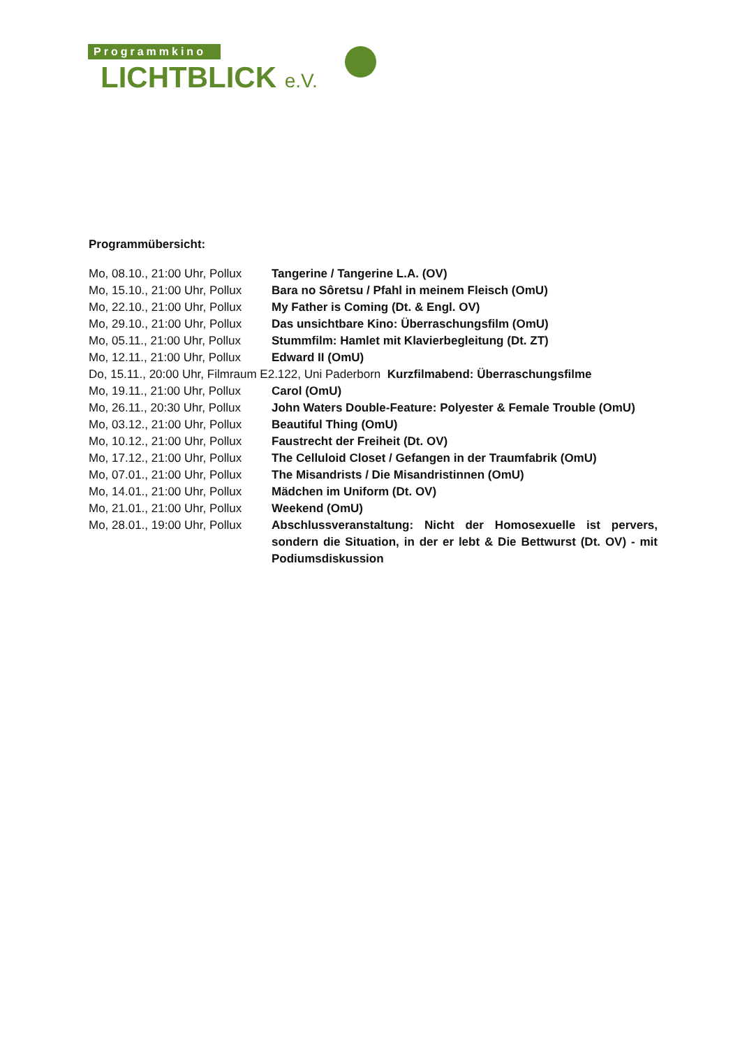Programmkino
LICHTBLICK e.V.
Programmübersicht:
Mo, 08.10., 21:00 Uhr, Pollux
Tangerine / Tangerine L.A. (OV)
Mo, 15.10., 21:00 Uhr, Pollux
Bara no Sôretsu / Pfahl in meinem Fleisch (OmU)
Mo, 22.10., 21:00 Uhr, Pollux
My Father is Coming (Dt. & Engl. OV)
Mo, 29.10., 21:00 Uhr, Pollux
Das unsichtbare Kino: Überraschungsfilm (OmU)
Mo, 05.11., 21:00 Uhr, Pollux
Stummfilm: Hamlet mit Klavierbegleitung (Dt. ZT)
Mo, 12.11., 21:00 Uhr, Pollux
Edward II (OmU)
Do, 15.11., 20:00 Uhr, Filmraum E2.122, Uni Paderborn
Kurzfilmabend: Überraschungsfilme
Mo, 19.11., 21:00 Uhr, Pollux
Carol (OmU)
Mo, 26.11., 20:30 Uhr, Pollux
John Waters Double-Feature: Polyester & Female Trouble (OmU)
Mo, 03.12., 21:00 Uhr, Pollux
Beautiful Thing (OmU)
Mo, 10.12., 21:00 Uhr, Pollux
Faustrecht der Freiheit (Dt. OV)
Mo, 17.12., 21:00 Uhr, Pollux
The Celluloid Closet / Gefangen in der Traumfabrik (OmU)
Mo, 07.01., 21:00 Uhr, Pollux
The Misandrists / Die Misandristinnen (OmU)
Mo, 14.01., 21:00 Uhr, Pollux
Mädchen im Uniform (Dt. OV)
Mo, 21.01., 21:00 Uhr, Pollux
Weekend (OmU)
Mo, 28.01., 19:00 Uhr, Pollux
Abschlussveranstaltung: Nicht der Homosexuelle ist pervers, sondern die Situation, in der er lebt & Die Bettwurst (Dt. OV) - mit Podiumsdiskussion